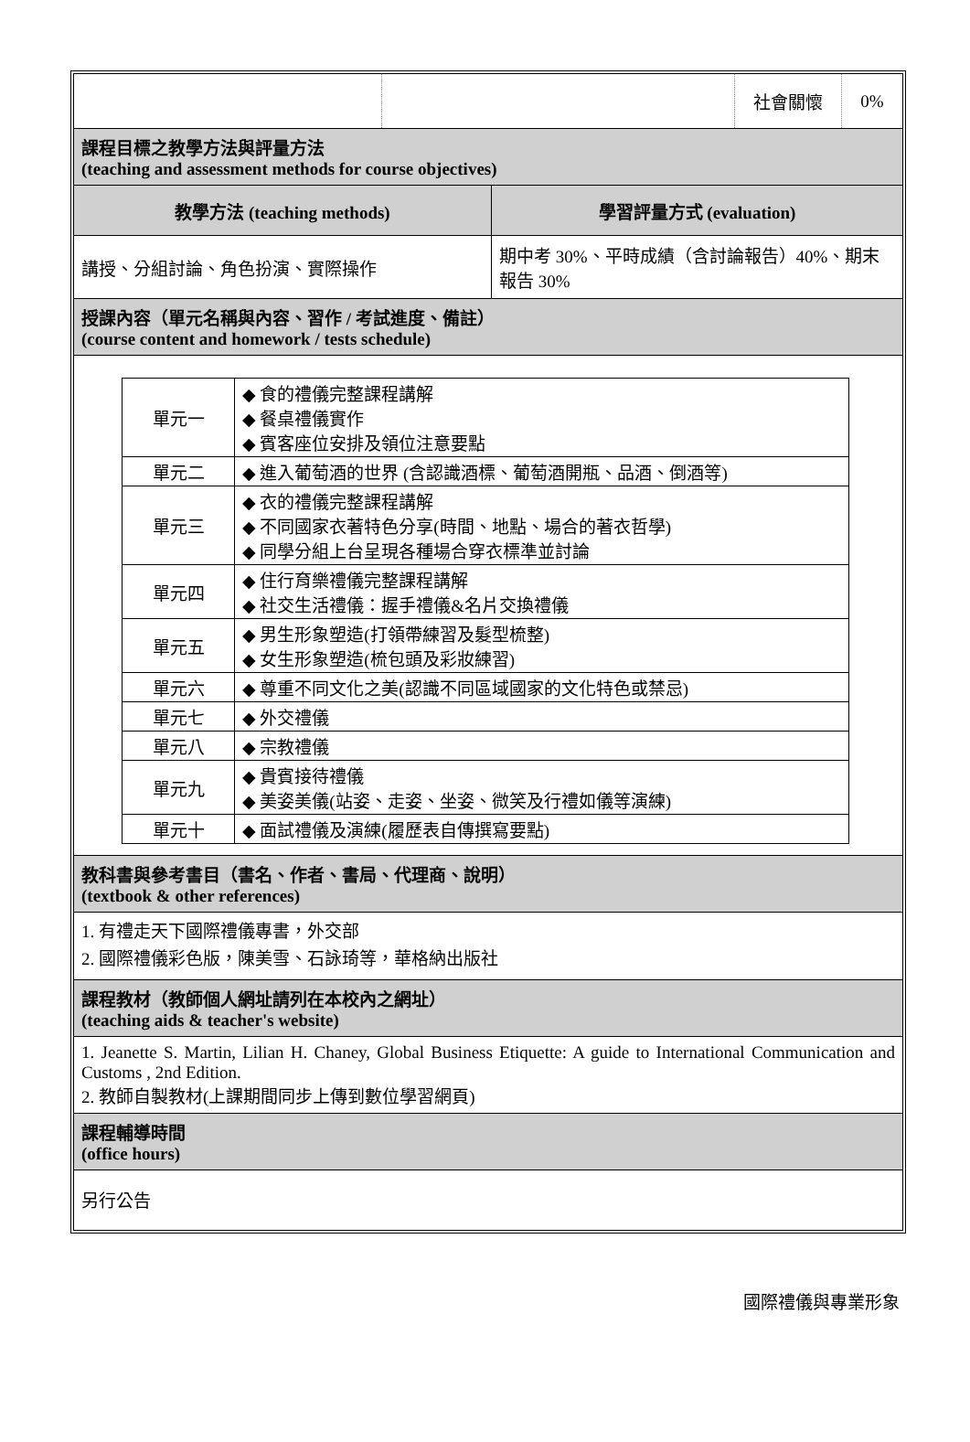| | | 社會關懷 | 0% |
課程目標之教學方法與評量方法
(teaching and assessment methods for course objectives)
| 教學方法 (teaching methods) | 學習評量方式 (evaluation) |
| 講授、分組討論、角色扮演、實際操作 | 期中考 30%、平時成績（含討論報告）40%、期末報告 30% |
授課內容（單元名稱與內容、習作 / 考試進度、備註）
(course content and homework / tests schedule)
| 單元一 | ◆ 食的禮儀完整課程講解 ◆ 餐桌禮儀實作 ◆ 賓客座位安排及領位注意要點 |
| 單元二 | ◆ 進入葡萄酒的世界 (含認識酒標、葡萄酒開瓶、品酒、倒酒等) |
| 單元三 | ◆ 衣的禮儀完整課程講解 ◆ 不同國家衣著特色分享(時間、地點、場合的著衣哲學) ◆ 同學分組上台呈現各種場合穿衣標準並討論 |
| 單元四 | ◆ 住行育樂禮儀完整課程講解 ◆ 社交生活禮儀：握手禮儀&名片交換禮儀 |
| 單元五 | ◆ 男生形象塑造(打領帶練習及髮型梳整) ◆ 女生形象塑造(梳包頭及彩妝練習) |
| 單元六 | ◆ 尊重不同文化之美(認識不同區域國家的文化特色或禁忌) |
| 單元七 | ◆ 外交禮儀 |
| 單元八 | ◆ 宗教禮儀 |
| 單元九 | ◆ 貴賓接待禮儀 ◆ 美姿美儀(站姿、走姿、坐姿、微笑及行禮如儀等演練) |
| 單元十 | ◆ 面試禮儀及演練(履歷表自傳撰寫要點) |
教科書與參考書目（書名、作者、書局、代理商、說明）
(textbook & other references)
1. 有禮走天下國際禮儀專書，外交部
2. 國際禮儀彩色版，陳美雪、石詠琦等，華格納出版社
課程教材（教師個人網址請列在本校內之網址）
(teaching aids & teacher's website)
1. Jeanette S. Martin, Lilian H. Chaney, Global Business Etiquette: A guide to International Communication and Customs , 2nd Edition.
2. 教師自製教材(上課期間同步上傳到數位學習網頁)
課程輔導時間
(office hours)
另行公告
國際禮儀與專業形象